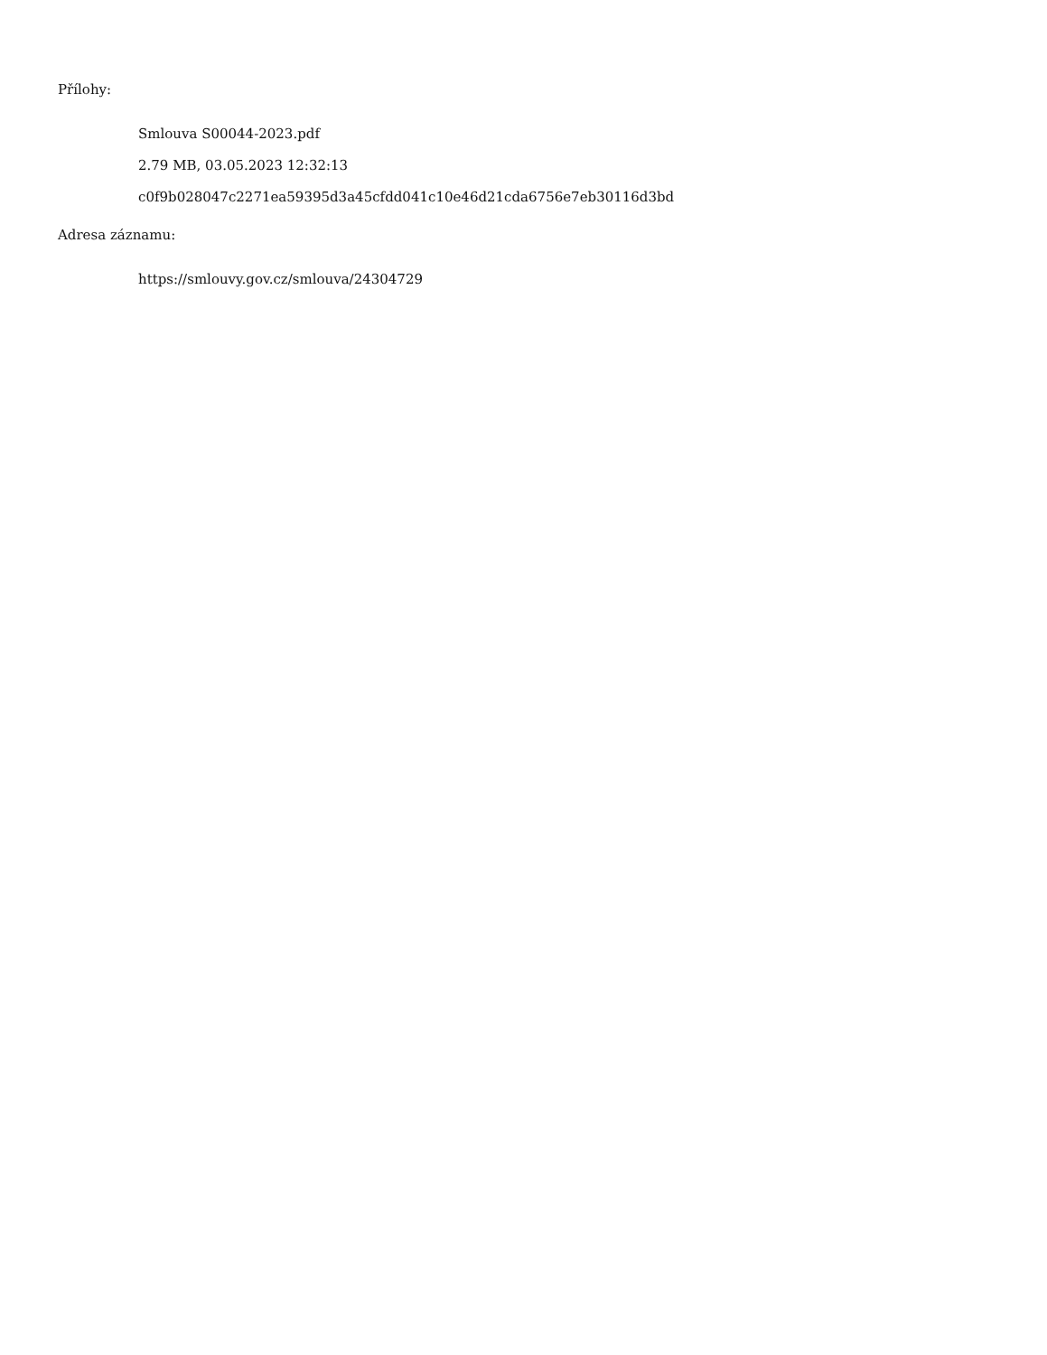Přílohy:
Smlouva S00044-2023.pdf
2.79 MB, 03.05.2023 12:32:13
c0f9b028047c2271ea59395d3a45cfdd041c10e46d21cda6756e7eb30116d3bd
Adresa záznamu:
https://smlouvy.gov.cz/smlouva/24304729